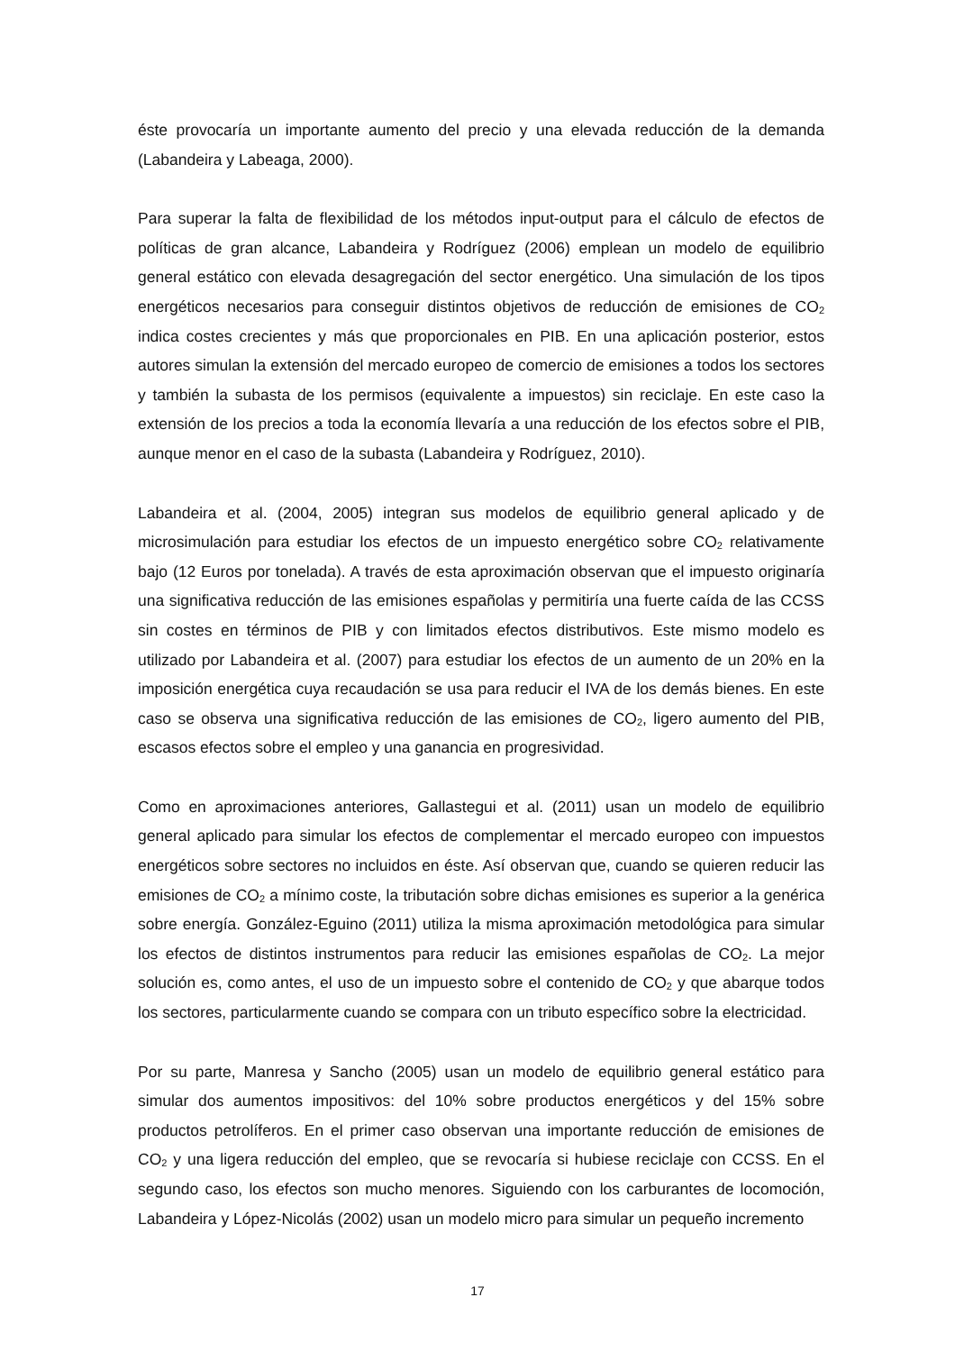éste provocaría un importante aumento del precio y una elevada reducción de la demanda (Labandeira y Labeaga, 2000).
Para superar la falta de flexibilidad de los métodos input-output para el cálculo de efectos de políticas de gran alcance, Labandeira y Rodríguez (2006) emplean un modelo de equilibrio general estático con elevada desagregación del sector energético. Una simulación de los tipos energéticos necesarios para conseguir distintos objetivos de reducción de emisiones de CO<sub>2</sub> indica costes crecientes y más que proporcionales en PIB. En una aplicación posterior, estos autores simulan la extensión del mercado europeo de comercio de emisiones a todos los sectores y también la subasta de los permisos (equivalente a impuestos) sin reciclaje. En este caso la extensión de los precios a toda la economía llevaría a una reducción de los efectos sobre el PIB, aunque menor en el caso de la subasta (Labandeira y Rodríguez, 2010).
Labandeira et al. (2004, 2005) integran sus modelos de equilibrio general aplicado y de microsimulación para estudiar los efectos de un impuesto energético sobre CO<sub>2</sub> relativamente bajo (12 Euros por tonelada). A través de esta aproximación observan que el impuesto originaría una significativa reducción de las emisiones españolas y permitiría una fuerte caída de las CCSS sin costes en términos de PIB y con limitados efectos distributivos. Este mismo modelo es utilizado por Labandeira et al. (2007) para estudiar los efectos de un aumento de un 20% en la imposición energética cuya recaudación se usa para reducir el IVA de los demás bienes. En este caso se observa una significativa reducción de las emisiones de CO<sub>2</sub>, ligero aumento del PIB, escasos efectos sobre el empleo y una ganancia en progresividad.
Como en aproximaciones anteriores, Gallastegui et al. (2011) usan un modelo de equilibrio general aplicado para simular los efectos de complementar el mercado europeo con impuestos energéticos sobre sectores no incluidos en éste. Así observan que, cuando se quieren reducir las emisiones de CO<sub>2</sub> a mínimo coste, la tributación sobre dichas emisiones es superior a la genérica sobre energía. González-Eguino (2011) utiliza la misma aproximación metodológica para simular los efectos de distintos instrumentos para reducir las emisiones españolas de CO<sub>2</sub>. La mejor solución es, como antes, el uso de un impuesto sobre el contenido de CO<sub>2</sub> y que abarque todos los sectores, particularmente cuando se compara con un tributo específico sobre la electricidad.
Por su parte, Manresa y Sancho (2005) usan un modelo de equilibrio general estático para simular dos aumentos impositivos: del 10% sobre productos energéticos y del 15% sobre productos petrolíferos. En el primer caso observan una importante reducción de emisiones de CO<sub>2</sub> y una ligera reducción del empleo, que se revocaría si hubiese reciclaje con CCSS. En el segundo caso, los efectos son mucho menores. Siguiendo con los carburantes de locomoción, Labandeira y López-Nicolás (2002) usan un modelo micro para simular un pequeño incremento
17